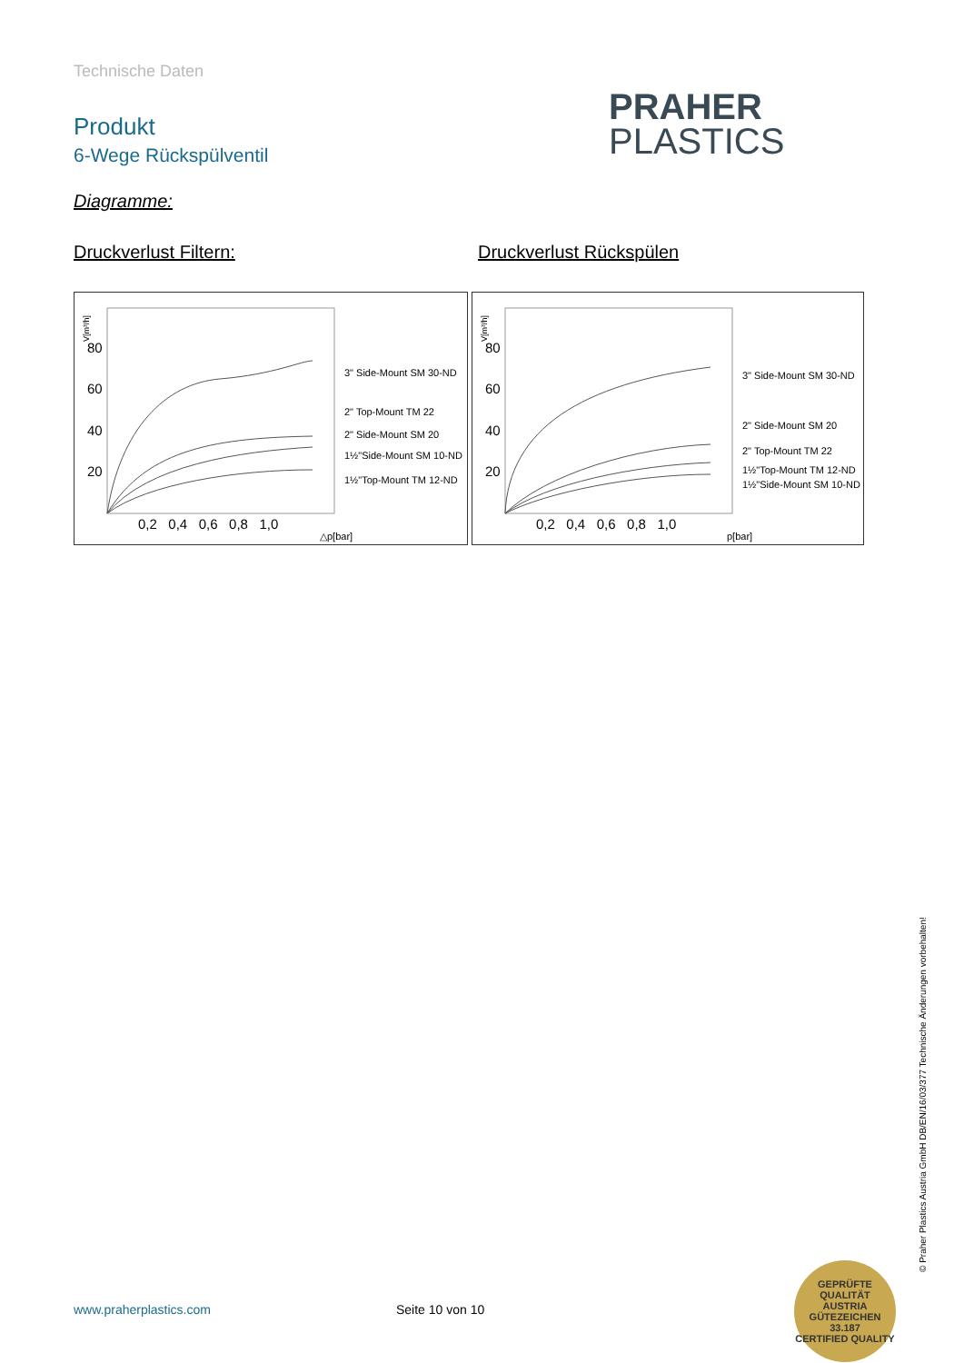Technische Daten
Produkt
6-Wege Rückspülventil
PRAHER
PLASTICS
Diagramme:
Druckverlust Filtern: Druckverlust Rückspülen
V[m³/h]
80
60
40
20
3" Side-Mount SM 30-ND
2" Top-Mount TM 22
2" Side-Mount SM 20
1½"Side-Mount SM 10-ND
1½"Top-Mount TM 12-ND
0,2 0,4 0,6 0,8 1,0
△p[bar]
V[m³/h]
80
60
40
20
3" Side-Mount SM 30-ND
2" Side-Mount SM 20
2" Top-Mount TM 22
1½"Top-Mount TM 12-ND
1½"Side-Mount SM 10-ND
0,2 0,4 0,6 0,8 1,0
p[bar]
www.praherplastics.com Seite 10 von 10
© Praher Plastics Austria GmbH DB/EN/16/03/377 Technische Änderungen vorbehalten!
GEPRÜFTE QUALITÄT
AUSTRIA
GÜTEZEICHEN
33.187
CERTIFIED QUALITY